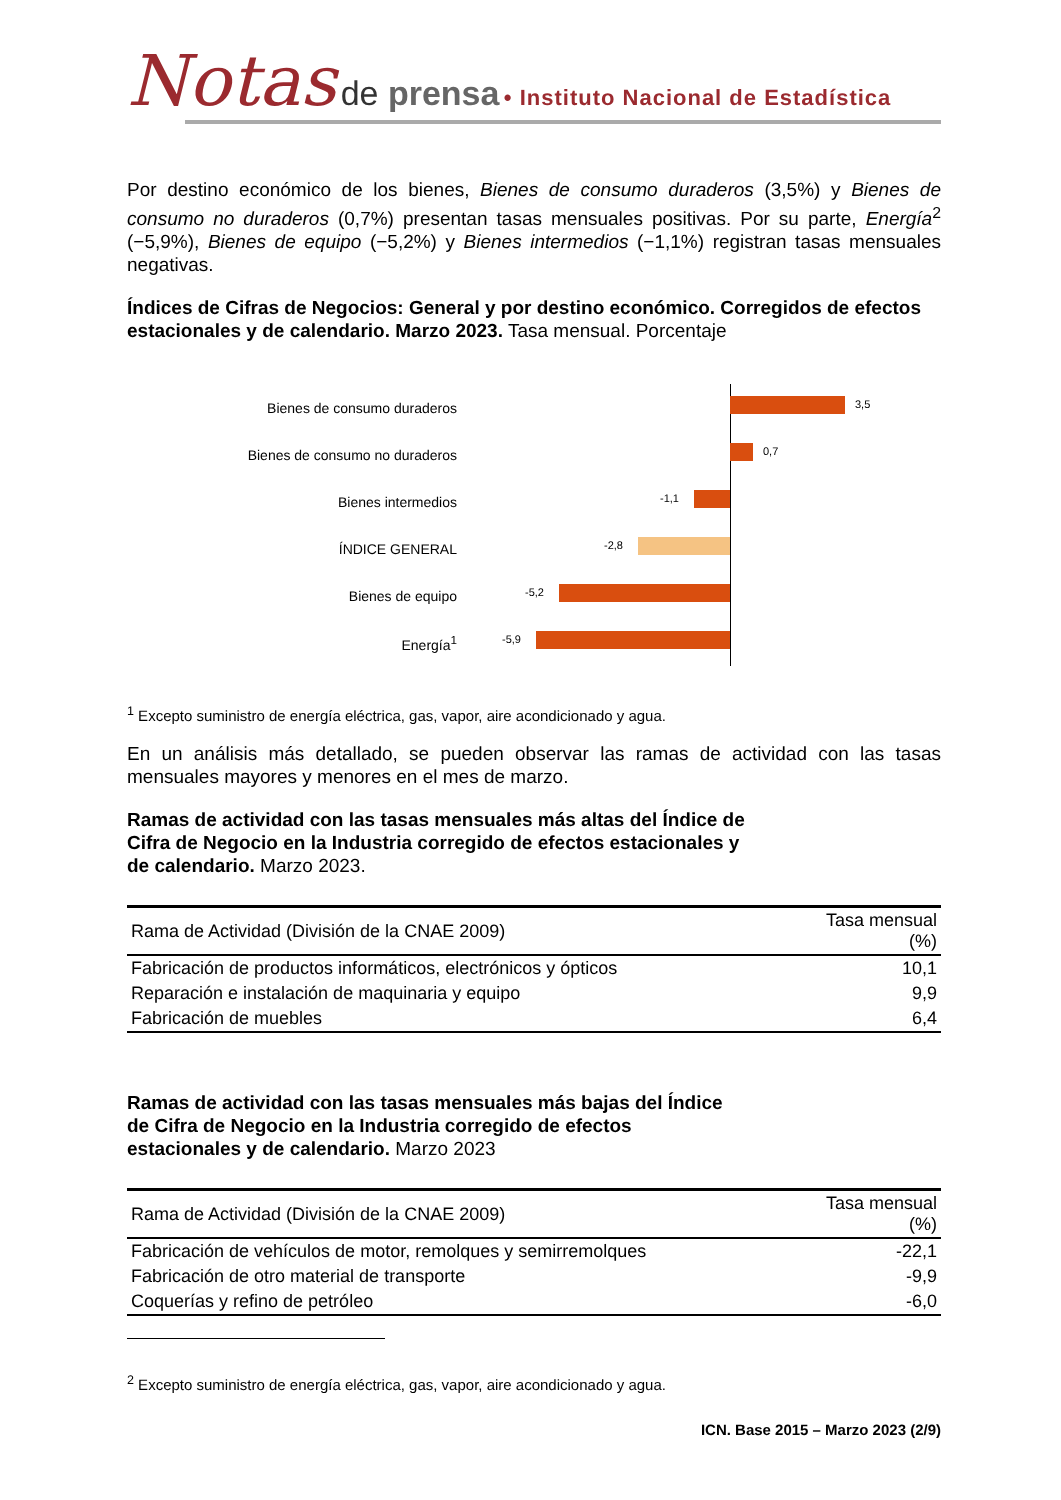Notas de prensa • Instituto Nacional de Estadística
Por destino económico de los bienes, Bienes de consumo duraderos (3,5%) y Bienes de consumo no duraderos (0,7%) presentan tasas mensuales positivas. Por su parte, Energía<sup>2</sup> (−5,9%), Bienes de equipo (−5,2%) y Bienes intermedios (−1,1%) registran tasas mensuales negativas.
Índices de Cifras de Negocios: General y por destino económico. Corregidos de efectos estacionales y de calendario. Marzo 2023. Tasa mensual. Porcentaje
Bienes de consumo duraderos
3,5
Bienes de consumo no duraderos
0,7
Bienes intermedios
-1,1
ÍNDICE GENERAL
-2,8
Bienes de equipo
-5,2
Energía<sup>1</sup>
-5,9
<sup>1</sup> Excepto suministro de energía eléctrica, gas, vapor, aire acondicionado y agua.
En un análisis más detallado, se pueden observar las ramas de actividad con las tasas mensuales mayores y menores en el mes de marzo.
Ramas de actividad con las tasas mensuales más altas del Índice de Cifra de Negocio en la Industria corregido de efectos estacionales y de calendario. Marzo 2023.
| Rama de Actividad (División de la CNAE 2009) | Tasa mensual (%) |
| --- | --- |
| Fabricación de productos informáticos, electrónicos y ópticos | 10,1 |
| Reparación e instalación de maquinaria y equipo | 9,9 |
| Fabricación de muebles | 6,4 |
Ramas de actividad con las tasas mensuales más bajas del Índice de Cifra de Negocio en la Industria corregido de efectos estacionales y de calendario. Marzo 2023
| Rama de Actividad (División de la CNAE 2009) | Tasa mensual (%) |
| --- | --- |
| Fabricación de vehículos de motor, remolques y semirremolques | -22,1 |
| Fabricación de otro material de transporte | -9,9 |
| Coquerías y refino de petróleo | -6,0 |
<sup>2</sup> Excepto suministro de energía eléctrica, gas, vapor, aire acondicionado y agua.
ICN. Base 2015 – Marzo 2023 (2/9)